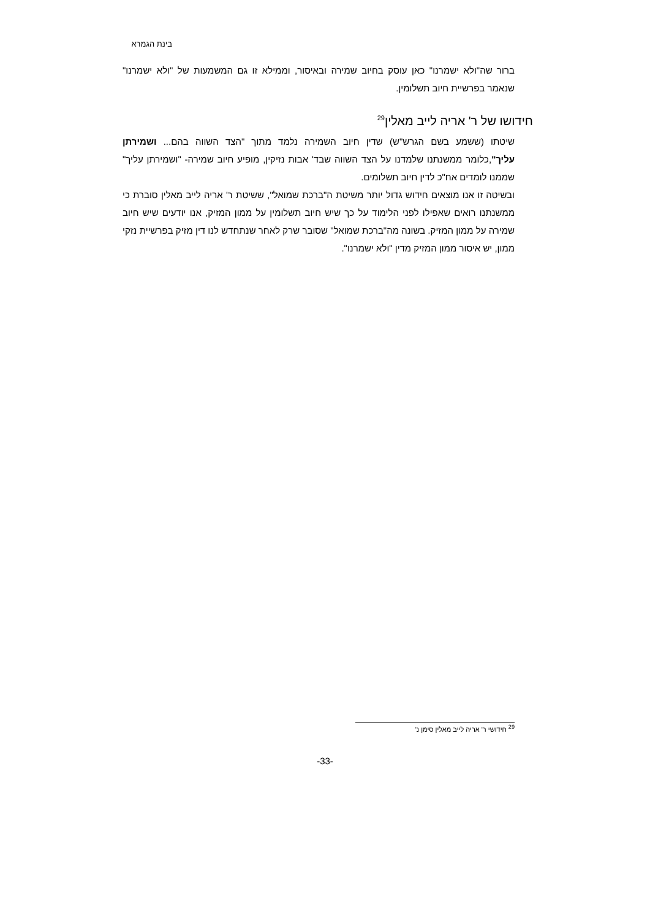בינת הגמרא
ברור שה"ולא ישמרנו" כאן עוסק בחיוב שמירה ובאיסור, וממילא זו גם המשמעות של "ולא ישמרנו" שנאמר בפרשיית חיוב תשלומין.
חידושו של ר' אריה לייב מאלין<sup>29</sup>
שיטתו (ששמע בשם הגרש"ש) שדין חיוב השמירה נלמד מתוך "הצד השווה בהם... ושמירתן עליך",כלומר ממשנתנו שלמדנו על הצד השווה שבד' אבות נזיקין, מופיע חיוב שמירה- "ושמירתן עליך" שממנו לומדים אח"כ לדין חיוב תשלומים.
ובשיטה זו אנו מוצאים חידוש גדול יותר משיטת ה"ברכת שמואל", ששיטת ר' אריה לייב מאלין סוברת כי ממשנתנו רואים שאפילו לפני הלימוד על כך שיש חיוב תשלומין על ממון המזיק, אנו יודעים שיש חיוב שמירה על ממון המזיק. בשונה מה"ברכת שמואל" שסובר שרק לאחר שנתחדש לנו דין מזיק בפרשיית נזקי ממון, יש איסור ממון המזיק מדין "ולא ישמרנו".
<sup>29</sup> חידושי ר' אריה לייב מאלין סימן נ'
-33-